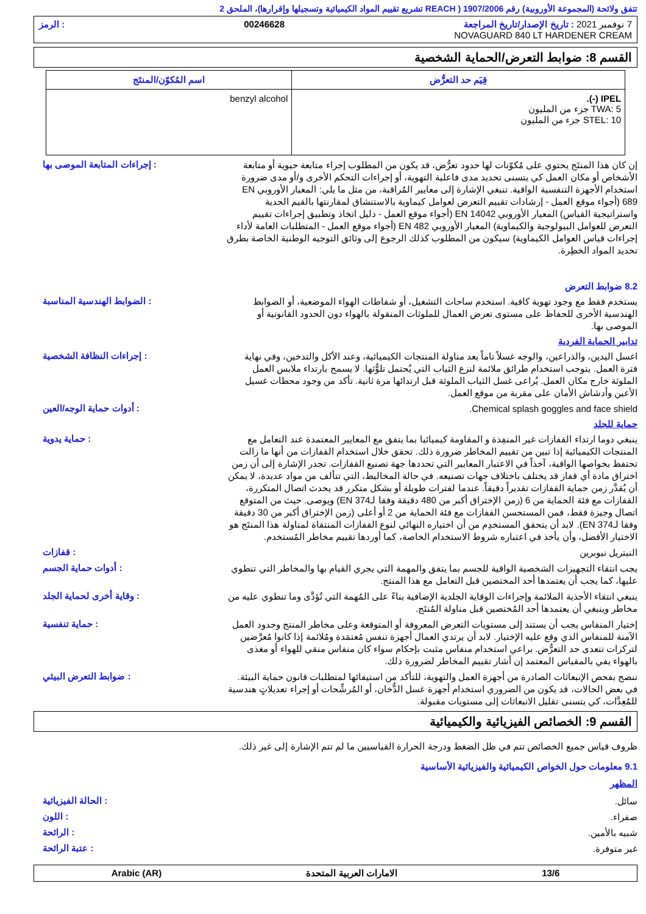تتفق ولائحة (المجموعة الأوروبية) رقم 1907/2006 ( REACH تشريع تقييم المواد الكيميائية وتسجيلها وإقرارها)، الملحق 2
7 نوفمبر 2021 : تاريخ الإصدار/تاريخ المراجعة 00246628: الرمز
NOVAGUARD 840 LT HARDENER CREAM
القسم 8: ضوابط التعرض/الحماية الشخصية
| قِيَم حد التعرُّض | اسم المُكوّن/المنتَج |
| --- | --- |
| IPEL (-). TWA: 5 جزء من المليون STEL: 10 جزء من المليون | benzyl alcohol |
إن كان هذا المنتَج يحتوي على مُكوّنات لها حدود تعرُّض، قد يكون من المطلوب إجراء متابعة حيوية أو متابعة الأشخاص أو مكان العمل كي يتسنى تحديد مدى فاعلية التهوية، أو إجراءات التحكم الأخرى و/أو مدى ضرورة استخدام الأجهزة التنفسية الواقية. تنبغي الإشارة إلى معايير المُراقبة، من مثل ما يلي: المعيار الأوروبي EN 689 (أجواء موقع العمل - إرشادات تقييم التعرض لعوامل كيماوية بالاستنشاق لمقارنتها بالقيم الحدية واستراتيجية القياس) المعيار الأوروبي EN 14042 (أجواء موقع العمل - دليل اتخاذ وتطبيق إجراءات تقييم التعرض للعوامل البيولوجية والكيماوية) المعيار الأوروبي EN 482 (أجواء موقع العمل - المتطلبات العامة لأداء إجراءات قياس العوامل الكيماوية) سيكون من المطلوب كذلك الرجوع إلى وثائق التوجيه الوطنية الخاصة بطرق تحديد المواد الخطِرة.
: إجراءات المتابعة الموصى بها
8.2 ضوابط التعرض
يستخدم فقط مع وجود تهوية كافية. استخدم ساحات التشغيل، أو شفاطات الهواء الموضعية، أو الضوابط الهندسية الأخرى للحفاظ على مستوى تعرض العمال للملوثات المنقولة بالهواء دون الحدود القانونية أو الموصى بها.
: الضوابط الهندسية المناسبة
تدابير الحماية الفردية
اغسل اليدين، والذراعين، والوجه غسلاً تاماً بعد مناولة المنتجات الكيميائية، وعند الأكل والتدخين، وفي نهاية فترة العمل. يتوجب استخدام طرائق ملائمة لنزع الثياب التي يُحتمل تلوُّثها. لا يسمح بارتداء ملابس العمل الملوثة خارج مكان العمل. يُراعى غسل الثياب الملوثة قبل ارتدائها مرة ثانية. تأكد من وجود محطات غسيل الأعين وأدشاش الأمان على مقربة من موقع العمل.
: إجراءات النظافة الشخصية
Chemical splash goggles and face shield.
: أدوات حماية الوجه/العين
حماية للجلد
ينبغي دوما ارتداء القفازات غير المنفِذة و المقاومة كيميائيا بما يتفق مع المعايير المعتمدة عند التعامل مع المنتجات الكيميائية إذا تبين من تقييم المخاطر ضرورة ذلك. تحقق خلال استخدام القفازات من أنها ما زالت تحتفظ بخواصها الواقية، آخذاً في الاعتبار المعايير التي تحددها جهة تصنيع القفازات. تجدر الإشارة إلى أن زمن اختراق مادة أي قفاز قد يختلف باختلاف جهات تصنيعه. في حالة المخاليط، التي تتألف من مواد عديدة، لا يمكن أن يُقدَّر زمن حماية القفازات تقديراً دقيقاً. عندما لفترات طويلة أو بشكل متكرر قد يحدث اتصال المتكررة، القفازات مع فئة الحماية من 6 (زمن الإختراق أكبر من 480 دقيقة وفقا لـEN 374) ويوصى. حيث من المتوقع اتصال وجيزة فقط، فمن المستحسن القفازات مع فئة الحماية من 2 أو أعلى (زمن الإختراق أكبر من 30 دقيقة وفقا لـEN 374). لابد أن يتحقق المستخدِم من أن اختياره النهائي لنوع القفازات المنتقاة لمناولة هذا المنتَج هو الاختيار الأفضل، وأن يأخذ في اعتباره شروط الاستخدام الخاصة، كما أوردها تقييم مخاطر المُستخدم.
: حماية يدوية
النيتريل نيوبرين
: قفازات
يجب انتقاء التجهيزات الشخصية الواقية للجسم بما يتفق والمهمة التي يجري القيام بها والمخاطر التي تنطوي عليها، كما يجب أن يعتمدها أحد المختصين قبل التعامل مع هذا المنتج.
: أدوات حماية الجسم
ينبغي انتقاء الأحذية الملائمة وإجراءات الوقاية الجلدية الإضافية بناءً على المُهمة التي تُؤدَّى وما تنطوي عليه من مخاطر وينبغي أن يعتمدها أحد المُختصين قبل مناولة المُنتَج.
: وقاية أخرى لحماية الجلد
إختيار المنفاس يجب أن يستند إلى مستويات التعرض المعروفة أو المتوقعة وعلى مخاطر المنتج وحدود العمل الآمنة للمنفاس الذي وقع عليه الإختيار. لابد أن يرتدي العمال أجهزة تنفس مُعتمَدة ومُلائمة إذا كانوا مُعرَّضين لتركزات تتعدى حد التعرُّض. براعي استخدام منفاس مثبت بإحكام سواء كان منفاس منقي للهواء أو مغذى بالهواء يفي بالمقياس المعتمد إن أشار تقييم المخاطر لضرورة ذلك.
: حماية تنفسية
ننصح بفحص الإنبعاثات الصادرة من أجهزة العمل والتهوية، للتأكد من استيفائها لمتطلبات قانون حماية البيئة. في بعض الحالات، قد يكون من الضروري استخدام أجهزة غسل الدُّخان، أو المُرشِّحات أو إجراء تعديلاتٍ هندسية للمُعِدَّات، كي يتسنى تقليل الانبعاثات إلى مستويات مقبولة.
: ضوابط التعرض البيئي
القسم 9: الخصائص الفيزيائية والكيميائية
ظروف قياس جميع الخصائص تتم في ظل الضغط ودرجة الحرارة القياسيين ما لم تتم الإشارة إلى غير ذلك.
9.1 معلومات حول الخواص الكيميائية والفيزيائية الأساسية
المظهر
سائل.
: الحالة الفيزيائية
صفراء.
: اللون
شبيه بالأمين.
: الرائحة
غير متوفرة.
: عتبة الرائحة
13/6 الامارات العربية المتحدة Arabic (AR)